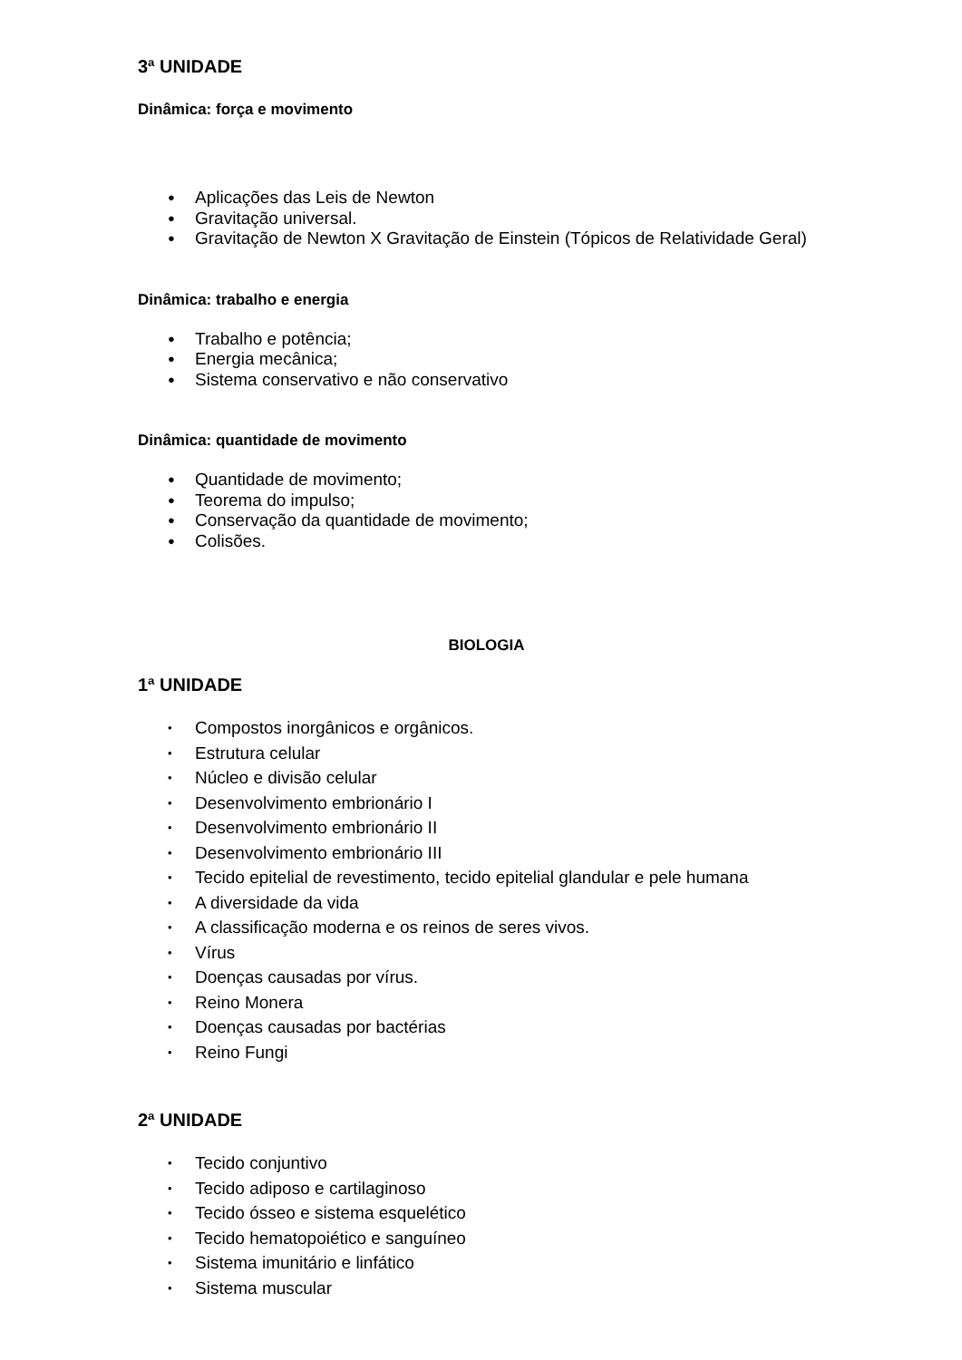3ª UNIDADE
Dinâmica: força e movimento
● Aplicações das Leis de Newton
● Gravitação universal.
● Gravitação de Newton X Gravitação de Einstein (Tópicos de Relatividade Geral)
Dinâmica: trabalho e energia
● Trabalho e potência;
● Energia mecânica;
● Sistema conservativo e não conservativo
Dinâmica: quantidade de movimento
● Quantidade de movimento;
● Teorema do impulso;
● Conservação da quantidade de movimento;
● Colisões.
BIOLOGIA
1ª UNIDADE
• Compostos inorgânicos e orgânicos.
• Estrutura celular
• Núcleo e divisão celular
• Desenvolvimento embrionário I
• Desenvolvimento embrionário II
• Desenvolvimento embrionário III
• Tecido epitelial de revestimento, tecido epitelial glandular e pele humana
• A diversidade da vida
• A classificação moderna e os reinos de seres vivos.
• Vírus
• Doenças causadas por vírus.
• Reino Monera
• Doenças causadas por bactérias
• Reino Fungi
2ª UNIDADE
• Tecido conjuntivo
• Tecido adiposo e cartilaginoso
• Tecido ósseo e sistema esquelético
• Tecido hematopoiético e sanguíneo
• Sistema imunitário e linfático
• Sistema muscular